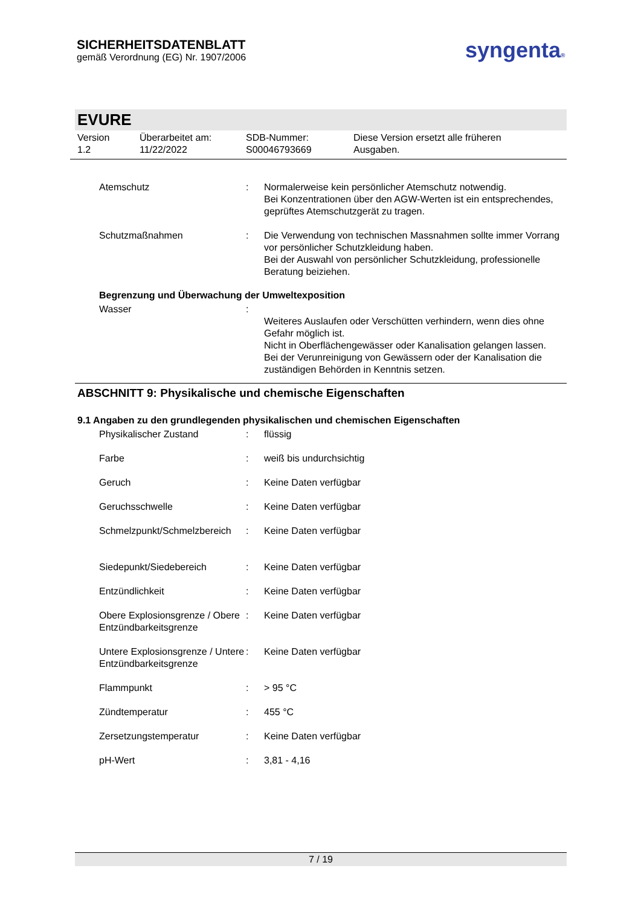SICHERHEITSDATENBLATT
gemäß Verordnung (EG) Nr. 1907/2006
syngenta®
EVURE
Version
1.2
Überarbeitet am:
11/22/2022
SDB-Nummer:
S00046793669
Diese Version ersetzt alle früheren
Ausgaben.
Atemschutz : Normalerweise kein persönlicher Atemschutz notwendig.
Bei Konzentrationen über den AGW-Werten ist ein entsprechendes, geprüftes Atemschutzgerät zu tragen.
Schutzmaßnahmen : Die Verwendung von technischen Massnahmen sollte immer Vorrang vor persönlicher Schutzkleidung haben.
Bei der Auswahl von persönlicher Schutzkleidung, professionelle Beratung beiziehen.
Begrenzung und Überwachung der Umweltexposition
Wasser :
Weiteres Auslaufen oder Verschütten verhindern, wenn dies ohne Gefahr möglich ist.
Nicht in Oberflächengewässer oder Kanalisation gelangen lassen.
Bei der Verunreinigung von Gewässern oder der Kanalisation die zuständigen Behörden in Kenntnis setzen.
ABSCHNITT 9: Physikalische und chemische Eigenschaften
9.1 Angaben zu den grundlegenden physikalischen und chemischen Eigenschaften
Physikalischer Zustand : flüssig
Farbe : weiß bis undurchsichtig
Geruch : Keine Daten verfügbar
Geruchsschwelle : Keine Daten verfügbar
Schmelzpunkt/Schmelzbereich
: Keine Daten verfügbar
Siedepunkt/Siedebereich : Keine Daten verfügbar
Entzündlichkeit : Keine Daten verfügbar
Obere Explosionsgrenze / Obere Entzündbarkeitsgrenze
: Keine Daten verfügbar
Untere Explosionsgrenze / Untere
Entzündbarkeitsgrenze
: Keine Daten verfügbar
Flammpunkt : > 95 °C
Zündtemperatur : 455 °C
Zersetzungstemperatur : Keine Daten verfügbar
pH-Wert : 3,81 - 4,16
7 / 19